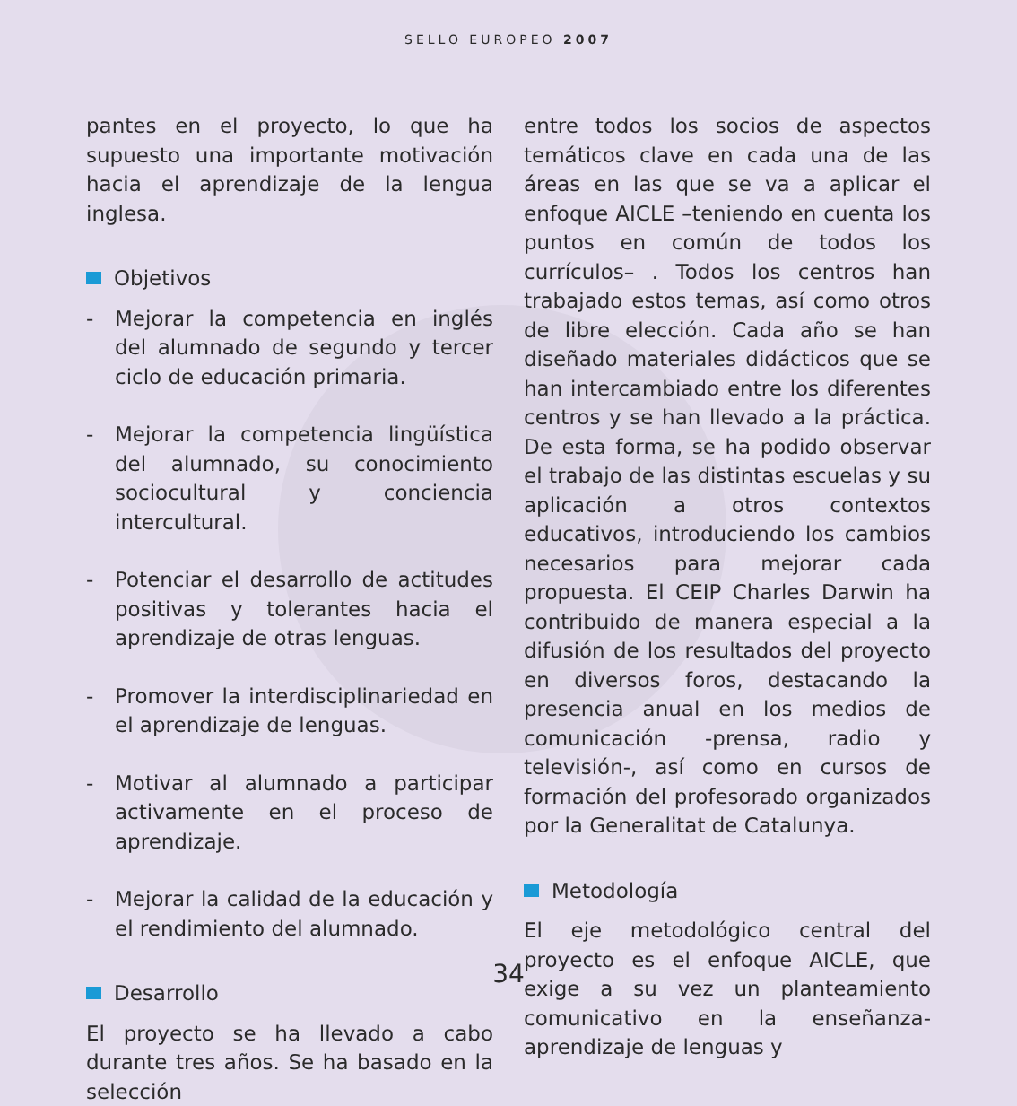SELLO EUROPEO 2007
pantes en el proyecto, lo que ha supuesto una importante motivación hacia el aprendizaje de la lengua inglesa.
Objetivos
- Mejorar la competencia en inglés del alumnado de segundo y tercer ciclo de educación primaria.
- Mejorar la competencia lingüística del alumnado, su conocimiento sociocultural y conciencia intercultural.
- Potenciar el desarrollo de actitudes positivas y tolerantes hacia el aprendizaje de otras lenguas.
- Promover la interdisciplinariedad en el aprendizaje de lenguas.
- Motivar al alumnado a participar activamente en el proceso de aprendizaje.
- Mejorar la calidad de la educación y el rendimiento del alumnado.
Desarrollo
El proyecto se ha llevado a cabo durante tres años. Se ha basado en la selección
entre todos los socios de aspectos temáticos clave en cada una de las áreas en las que se va a aplicar el enfoque AICLE –teniendo en cuenta los puntos en común de todos los currículos– . Todos los centros han trabajado estos temas, así como otros de libre elección. Cada año se han diseñado materiales didácticos que se han intercambiado entre los diferentes centros y se han llevado a la práctica. De esta forma, se ha podido observar el trabajo de las distintas escuelas y su aplicación a otros contextos educativos, introduciendo los cambios necesarios para mejorar cada propuesta. El CEIP Charles Darwin ha contribuido de manera especial a la difusión de los resultados del proyecto en diversos foros, destacando la presencia anual en los medios de comunicación -prensa, radio y televisión-, así como en cursos de formación del profesorado organizados por la Generalitat de Catalunya.
Metodología
El eje metodológico central del proyecto es el enfoque AICLE, que exige a su vez un planteamiento comunicativo en la enseñanza-aprendizaje de lenguas y
34